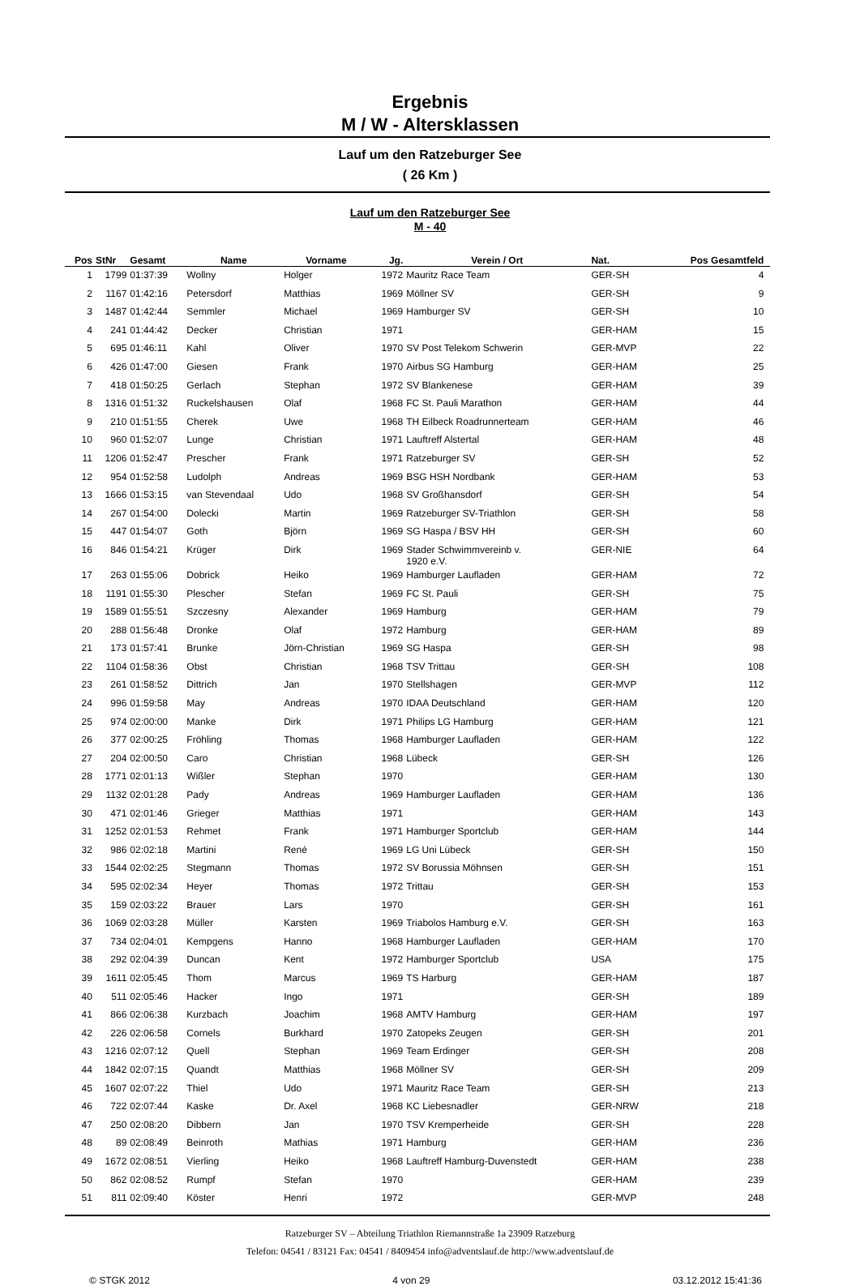Ergebnis
M / W - Altersklassen
Lauf um den Ratzeburger See
( 26 Km )
Lauf um den Ratzeburger See
M - 40
| Pos | StNr | Gesamt | Name | Vorname | Jg. | Verein / Ort | Nat. | Pos Gesamtfeld | |
| --- | --- | --- | --- | --- | --- | --- | --- | --- | --- |
| 1 | 1799 | 01:37:39 | Wollny | Holger | 1972 | Mauritz Race Team | GER-SH | 4 | |
| 2 | 1167 | 01:42:16 | Petersdorf | Matthias | 1969 | Möllner SV | GER-SH | 9 | |
| 3 | 1487 | 01:42:44 | Semmler | Michael | 1969 | Hamburger SV | GER-SH | 10 | |
| 4 | 241 | 01:44:42 | Decker | Christian | 1971 | | GER-HAM | 15 | |
| 5 | 695 | 01:46:11 | Kahl | Oliver | 1970 | SV Post Telekom Schwerin | GER-MVP | 22 | |
| 6 | 426 | 01:47:00 | Giesen | Frank | 1970 | Airbus SG Hamburg | GER-HAM | 25 | |
| 7 | 418 | 01:50:25 | Gerlach | Stephan | 1972 | SV Blankenese | GER-HAM | 39 | |
| 8 | 1316 | 01:51:32 | Ruckelshausen | Olaf | 1968 | FC St. Pauli Marathon | GER-HAM | 44 | |
| 9 | 210 | 01:51:55 | Cherek | Uwe | 1968 | TH Eilbeck Roadrunnerteam | GER-HAM | 46 | |
| 10 | 960 | 01:52:07 | Lunge | Christian | 1971 | Lauftreff Alstertal | GER-HAM | 48 | |
| 11 | 1206 | 01:52:47 | Prescher | Frank | 1971 | Ratzeburger SV | GER-SH | 52 | |
| 12 | 954 | 01:52:58 | Ludolph | Andreas | 1969 | BSG HSH Nordbank | GER-HAM | 53 | |
| 13 | 1666 | 01:53:15 | van Stevendaal | Udo | 1968 | SV Großhansdorf | GER-SH | 54 | |
| 14 | 267 | 01:54:00 | Dolecki | Martin | 1969 | Ratzeburger SV-Triathlon | GER-SH | 58 | |
| 15 | 447 | 01:54:07 | Goth | Björn | 1969 | SG Haspa / BSV HH | GER-SH | 60 | |
| 16 | 846 | 01:54:21 | Krüger | Dirk | 1969 | Stader Schwimmvereinb v. 1920 e.V. | GER-NIE | 64 | |
| 17 | 263 | 01:55:06 | Dobrick | Heiko | 1969 | Hamburger Laufladen | GER-HAM | 72 | |
| 18 | 1191 | 01:55:30 | Plescher | Stefan | 1969 | FC St. Pauli | GER-SH | 75 | |
| 19 | 1589 | 01:55:51 | Szczesny | Alexander | 1969 | Hamburg | GER-HAM | 79 | |
| 20 | 288 | 01:56:48 | Dronke | Olaf | 1972 | Hamburg | GER-HAM | 89 | |
| 21 | 173 | 01:57:41 | Brunke | Jörn-Christian | 1969 | SG Haspa | GER-SH | 98 | |
| 22 | 1104 | 01:58:36 | Obst | Christian | 1968 | TSV Trittau | GER-SH | 108 | |
| 23 | 261 | 01:58:52 | Dittrich | Jan | 1970 | Stellshagen | GER-MVP | 112 | |
| 24 | 996 | 01:59:58 | May | Andreas | 1970 | IDAA Deutschland | GER-HAM | 120 | |
| 25 | 974 | 02:00:00 | Manke | Dirk | 1971 | Philips LG Hamburg | GER-HAM | 121 | |
| 26 | 377 | 02:00:25 | Fröhling | Thomas | 1968 | Hamburger Laufladen | GER-HAM | 122 | |
| 27 | 204 | 02:00:50 | Caro | Christian | 1968 | Lübeck | GER-SH | 126 | |
| 28 | 1771 | 02:01:13 | Wißler | Stephan | 1970 | | GER-HAM | 130 | |
| 29 | 1132 | 02:01:28 | Pady | Andreas | 1969 | Hamburger Laufladen | GER-HAM | 136 | |
| 30 | 471 | 02:01:46 | Grieger | Matthias | 1971 | | GER-HAM | 143 | |
| 31 | 1252 | 02:01:53 | Rehmet | Frank | 1971 | Hamburger Sportclub | GER-HAM | 144 | |
| 32 | 986 | 02:02:18 | Martini | René | 1969 | LG Uni Lübeck | GER-SH | 150 | |
| 33 | 1544 | 02:02:25 | Stegmann | Thomas | 1972 | SV Borussia Möhnsen | GER-SH | 151 | |
| 34 | 595 | 02:02:34 | Heyer | Thomas | 1972 | Trittau | GER-SH | 153 | |
| 35 | 159 | 02:03:22 | Brauer | Lars | 1970 | | GER-SH | 161 | |
| 36 | 1069 | 02:03:28 | Müller | Karsten | 1969 | Triabolos Hamburg e.V. | GER-SH | 163 | |
| 37 | 734 | 02:04:01 | Kempgens | Hanno | 1968 | Hamburger Laufladen | GER-HAM | 170 | |
| 38 | 292 | 02:04:39 | Duncan | Kent | 1972 | Hamburger Sportclub | USA | 175 | |
| 39 | 1611 | 02:05:45 | Thom | Marcus | 1969 | TS Harburg | GER-HAM | 187 | |
| 40 | 511 | 02:05:46 | Hacker | Ingo | 1971 | | GER-SH | 189 | |
| 41 | 866 | 02:06:38 | Kurzbach | Joachim | 1968 | AMTV Hamburg | GER-HAM | 197 | |
| 42 | 226 | 02:06:58 | Cornels | Burkhard | 1970 | Zatopeks Zeugen | GER-SH | 201 | |
| 43 | 1216 | 02:07:12 | Quell | Stephan | 1969 | Team Erdinger | GER-SH | 208 | |
| 44 | 1842 | 02:07:15 | Quandt | Matthias | 1968 | Möllner SV | GER-SH | 209 | |
| 45 | 1607 | 02:07:22 | Thiel | Udo | 1971 | Mauritz Race Team | GER-SH | 213 | |
| 46 | 722 | 02:07:44 | Kaske | Dr. Axel | 1968 | KC Liebesnadler | GER-NRW | 218 | |
| 47 | 250 | 02:08:20 | Dibbern | Jan | 1970 | TSV Kremperheide | GER-SH | 228 | |
| 48 | 89 | 02:08:49 | Beinroth | Mathias | 1971 | Hamburg | GER-HAM | 236 | |
| 49 | 1672 | 02:08:51 | Vierling | Heiko | 1968 | Lauftreff Hamburg-Duvenstedt | GER-HAM | 238 | |
| 50 | 862 | 02:08:52 | Rumpf | Stefan | 1970 | | GER-HAM | 239 | |
| 51 | 811 | 02:09:40 | Köster | Henri | 1972 | | GER-MVP | 248 | |
Ratzeburger SV – Abteilung Triathlon Riemannstraße 1a 23909 Ratzeburg
Telefon: 04541 / 83121 Fax: 04541 / 8409454 info@adventslauf.de http://www.adventslauf.de
© STGK 2012 4 von 29 03.12.2012 15:41:36